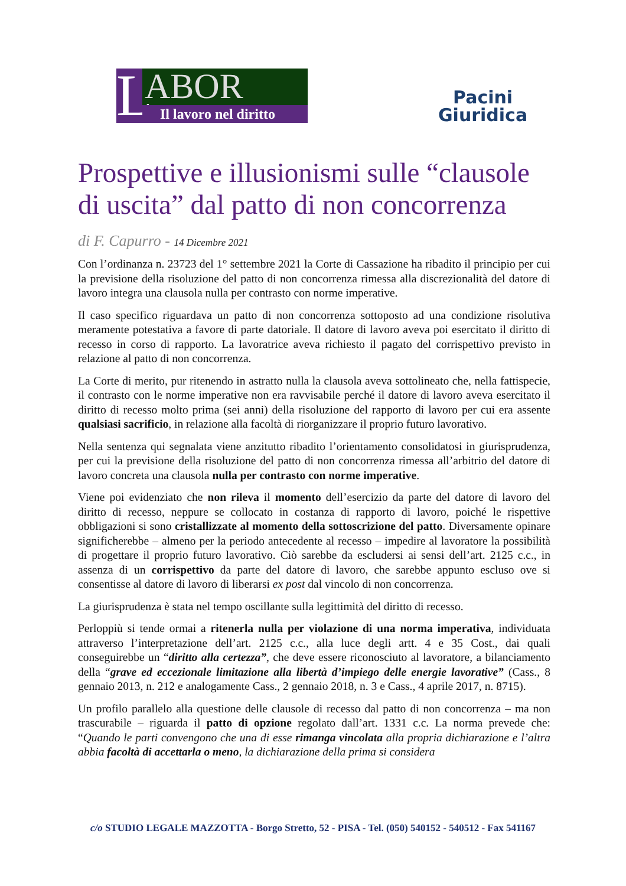L
ABOR
Il lavoro nel diritto
Pacini
Giuridica
Prospettive e illusionismi sulle “clausole di uscita” dal patto di non concorrenza
di F. Capurro - 14 Dicembre 2021
Con l’ordinanza n. 23723 del 1° settembre 2021 la Corte di Cassazione ha ribadito il principio per cui la previsione della risoluzione del patto di non concorrenza rimessa alla discrezionalità del datore di lavoro integra una clausola nulla per contrasto con norme imperative.
Il caso specifico riguardava un patto di non concorrenza sottoposto ad una condizione risolutiva meramente potestativa a favore di parte datoriale. Il datore di lavoro aveva poi esercitato il diritto di recesso in corso di rapporto. La lavoratrice aveva richiesto il pagato del corrispettivo previsto in relazione al patto di non concorrenza.
La Corte di merito, pur ritenendo in astratto nulla la clausola aveva sottolineato che, nella fattispecie, il contrasto con le norme imperative non era ravvisabile perché il datore di lavoro aveva esercitato il diritto di recesso molto prima (sei anni) della risoluzione del rapporto di lavoro per cui era assente qualsiasi sacrificio, in relazione alla facoltà di riorganizzare il proprio futuro lavorativo.
Nella sentenza qui segnalata viene anzitutto ribadito l’orientamento consolidatosi in giurisprudenza, per cui la previsione della risoluzione del patto di non concorrenza rimessa all’arbitrio del datore di lavoro concreta una clausola nulla per contrasto con norme imperative.
Viene poi evidenziato che non rileva il momento dell’esercizio da parte del datore di lavoro del diritto di recesso, neppure se collocato in costanza di rapporto di lavoro, poiché le rispettive obbligazioni si sono cristallizzate al momento della sottoscrizione del patto. Diversamente opinare significherebbe – almeno per la periodo antecedente al recesso – impedire al lavoratore la possibilità di progettare il proprio futuro lavorativo. Ciò sarebbe da escludersi ai sensi dell’art. 2125 c.c., in assenza di un corrispettivo da parte del datore di lavoro, che sarebbe appunto escluso ove si consentisse al datore di lavoro di liberarsi ex post dal vincolo di non concorrenza.
La giurisprudenza è stata nel tempo oscillante sulla legittimità del diritto di recesso.
Perloppiù si tende ormai a ritenerla nulla per violazione di una norma imperativa, individuata attraverso l’interpretazione dell’art. 2125 c.c., alla luce degli artt. 4 e 35 Cost., dai quali conseguirebbe un “diritto alla certezza”, che deve essere riconosciuto al lavoratore, a bilanciamento della “grave ed eccezionale limitazione alla libertà d’impiego delle energie lavorative” (Cass., 8 gennaio 2013, n. 212 e analogamente Cass., 2 gennaio 2018, n. 3 e Cass., 4 aprile 2017, n. 8715).
Un profilo parallelo alla questione delle clausole di recesso dal patto di non concorrenza – ma non trascurabile – riguarda il patto di opzione regolato dall’art. 1331 c.c. La norma prevede che: “Quando le parti convengono che una di esse rimanga vincolata alla propria dichiarazione e l’altra abbia facoltà di accettarla o meno, la dichiarazione della prima si considera
c/o STUDIO LEGALE MAZZOTTA - Borgo Stretto, 52 - PISA - Tel. (050) 540152 - 540512 - Fax 541167